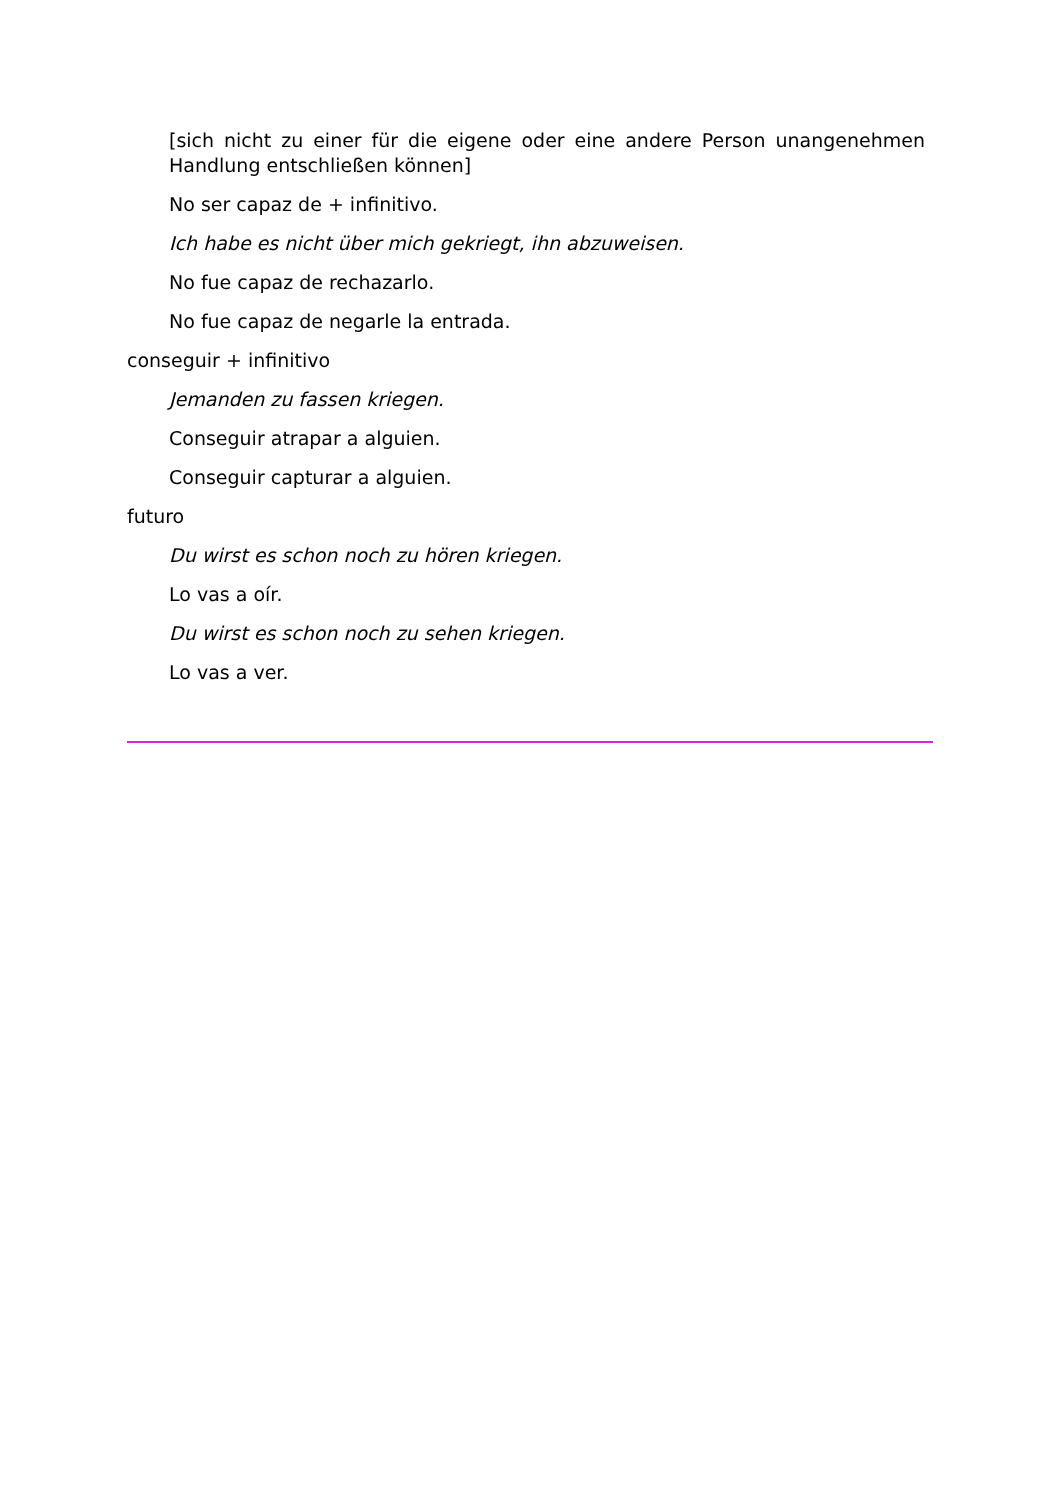[sich nicht zu einer für die eigene oder eine andere Person unangenehmen Handlung entschließen können]
No ser capaz de + infinitivo.
Ich habe es nicht über mich gekriegt, ihn abzuweisen.
No fue capaz de rechazarlo.
No fue capaz de negarle la entrada.
conseguir + infinitivo
Jemanden zu fassen kriegen.
Conseguir atrapar a alguien.
Conseguir capturar a alguien.
futuro
Du wirst es schon noch zu hören kriegen.
Lo vas a oír.
Du wirst es schon noch zu sehen kriegen.
Lo vas a ver.